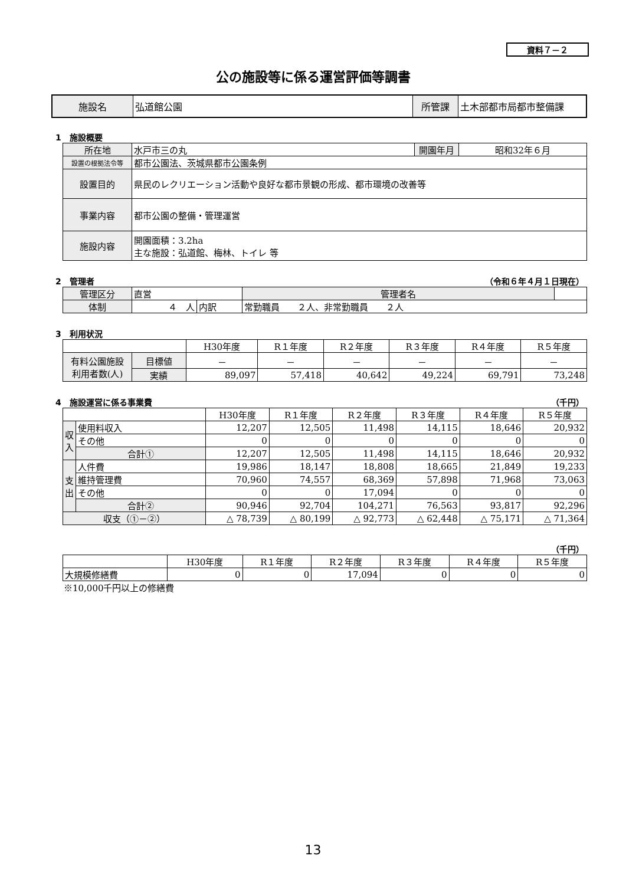資料７－２
公の施設等に係る運営評価等調書
| 施設名 | 弘道館公園 | 所管課 | 土木部都市局都市整備課 |
1　施設概要
| 所在地 | 水戸市三の丸 | 開園年月 | 昭和32年６月 |
| 設置の根拠法令等 | 都市公園法、茨城県都市公園条例 | | |
| 設置目的 | 県民のレクリエーション活動や良好な都市景観の形成、都市環境の改善等 | | |
| 事業内容 | 都市公園の整備・管理運営 | | |
| 施設内容 | 開園面積：3.2ha 主な施設：弘道館、梅林、トイレ 等 | | |
2　管理者 （令和６年４月１日現在）
| 管理区分 | 直営 | | | 管理者名 | |
| 体制 | ４ 人 | 内訳 | 常勤職員 ２人、非常勤職員 ２人 | | |
3　利用状況
| | | H30年度 | R１年度 | R２年度 | R３年度 | R４年度 | R５年度 |
| --- | --- | --- | --- | --- | --- | --- | --- |
| 有料公園施設 利用者数(人) | 目標値 | － | － | － | － | － | － |
| | 実績 | 89,097 | 57,418 | 40,642 | 49,224 | 69,791 | 73,248 |
4　施設運営に係る事業費 （千円）
| | | H30年度 | R１年度 | R２年度 | R３年度 | R４年度 | R５年度 |
| --- | --- | --- | --- | --- | --- | --- | --- |
| 収入 | 使用料収入 | 12,207 | 12,505 | 11,498 | 14,115 | 18,646 | 20,932 |
| | その他 | 0 | 0 | 0 | 0 | 0 | 0 |
| | 合計① | 12,207 | 12,505 | 11,498 | 14,115 | 18,646 | 20,932 |
| 支出 | 人件費 | 19,986 | 18,147 | 18,808 | 18,665 | 21,849 | 19,233 |
| | 維持管理費 | 70,960 | 74,557 | 68,369 | 57,898 | 71,968 | 73,063 |
| | その他 | 0 | 0 | 17,094 | 0 | 0 | 0 |
| | 合計② | 90,946 | 92,704 | 104,271 | 76,563 | 93,817 | 92,296 |
| 収支（①－②） | | △ 78,739 | △ 80,199 | △ 92,773 | △ 62,448 | △ 75,171 | △ 71,364 |
（千円）
| | H30年度 | R１年度 | R２年度 | R３年度 | R４年度 | R５年度 |
| --- | --- | --- | --- | --- | --- | --- |
| 大規模修繕費 | 0 | 0 | 17,094 | 0 | 0 | 0 |
※10,000千円以上の修繕費
13